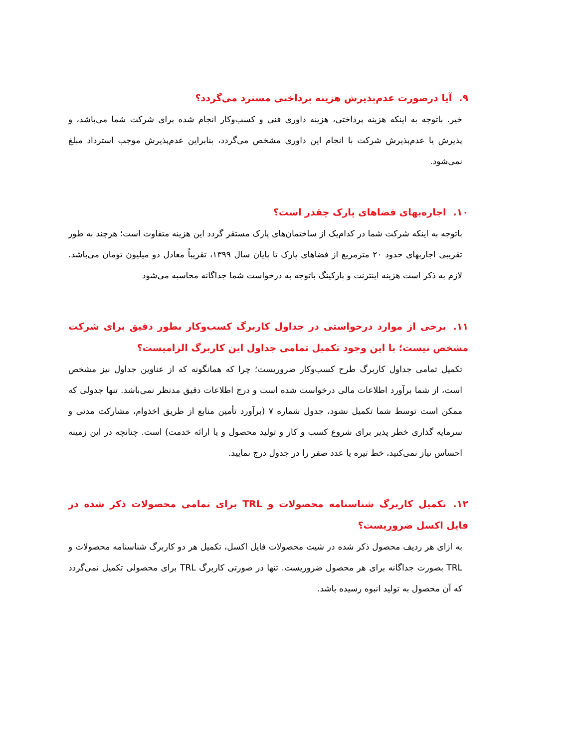۹. آیا درصورت عدم‌پذیرش هزینه پرداختی مسترد می‌گردد؟
خیر. باتوجه به اینکه هزینه پرداختی، هزینه داوری فنی و کسب‌وکار انجام شده برای شرکت شما می‌باشد، و پذیرش یا عدم‌پذیرش شرکت با انجام این داوری مشخص می‌گردد، بنابراین عدم‌پذیرش موجب استرداد مبلغ نمی‌شود.
۱۰. اجاره‌بهای فضاهای پارک چقدر است؟
باتوجه به اینکه شرکت شما در کدام‌یک از ساختمان‌های پارک مستقر گردد این هزینه متفاوت است؛ هرچند به طور تقریبی اجاربهای حدود ۲۰ مترمربع از فضاهای پارک تا پایان سال ۱۳۹۹، تقریباً معادل دو میلیون تومان می‌باشد. لازم به ذکر است هزینه اینترنت و پارکینگ باتوجه به درخواست شما جداگانه محاسبه می‌شود
۱۱. برخی از موارد درخواستی در جداول کاربرگ کسب‌وکار بطور دقیق برای شرکت مشخص نیست؛ با این وجود تکمیل تمامی جداول این کاربرگ الزامیست؟
تکمیل تمامی جداول کاربرگ طرح کسب‌وکار ضروریست؛ چرا که همانگونه که از عناوین جداول نیز مشخص است، از شما برآورد اطلاعات مالی درخواست شده است و درج اطلاعات دقیق مدنظر نمی‌باشد. تنها جدولی که ممکن است توسط شما تکمیل نشود، جدول شماره ۷ (برآورد تأمین منابع از طریق اخذوام، مشارکت مدنی و سرمایه گذاری خطر پذیر برای شروع کسب و کار و تولید محصول و یا ارائه خدمت) است. چنانچه در این زمینه احساس نیاز نمی‌کنید، خط تیره یا عدد صفر را در جدول درج نمایید.
۱۲. تکمیل کاربرگ شناسنامه محصولات و TRL برای تمامی محصولات ذکر شده در فایل اکسل ضروریست؟
به ازای هر ردیف محصول ذکر شده در شیت محصولات فایل اکسل، تکمیل هر دو کاربرگ شناسنامه محصولات و TRL بصورت جداگانه برای هر محصول ضروریست. تنها در صورتی کاربرگ TRL برای محصولی تکمیل نمی‌گردد که آن محصول به تولید انبوه رسیده باشد.